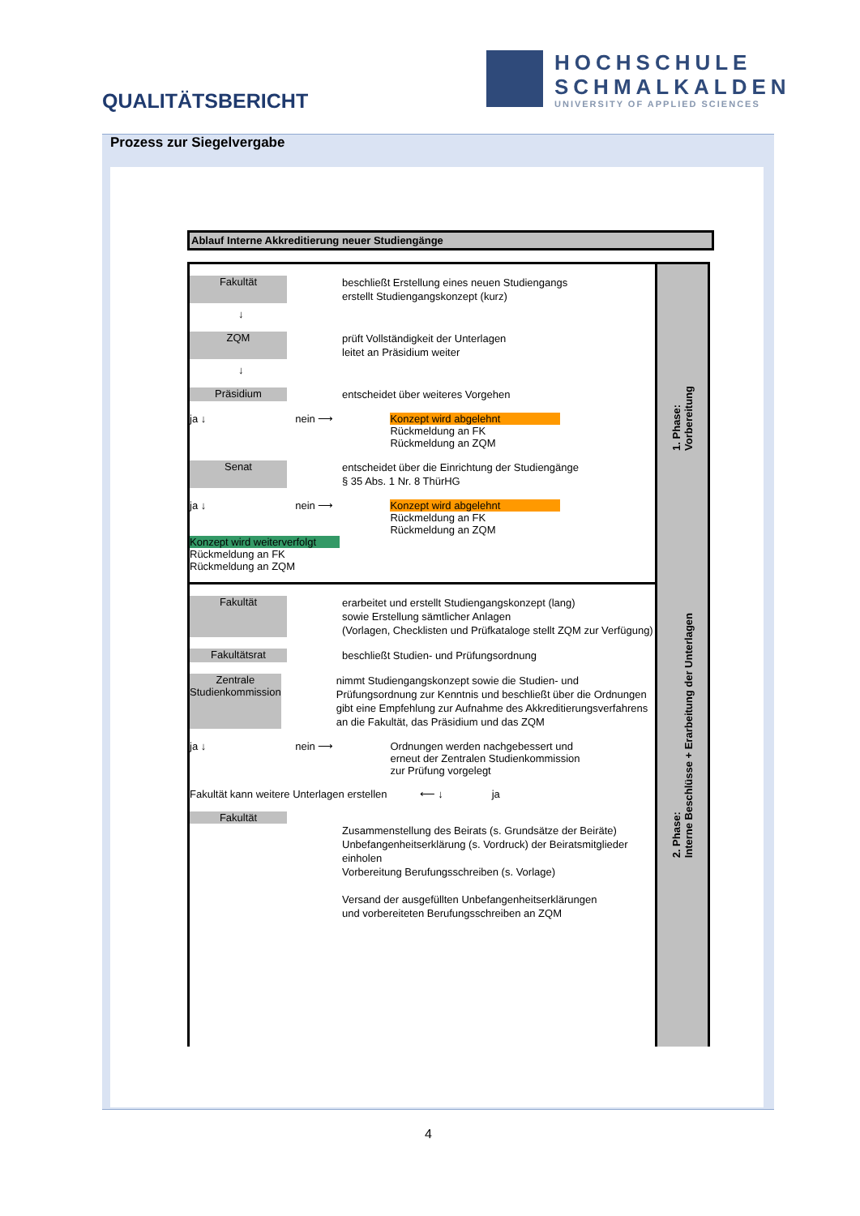QUALITÄTSBERICHT
HOCHSCHULE
SCHMALKALDEN
UNIVERSITY OF APPLIED SCIENCES
Prozess zur Siegelvergabe
Ablauf Interne Akkreditierung neuer Studiengänge
Fakultät
beschließt Erstellung eines neuen Studiengangs
erstellt Studiengangskonzept (kurz)
↓
ZQM
prüft Vollständigkeit der Unterlagen
leitet an Präsidium weiter
↓
Präsidium
entscheidet über weiteres Vorgehen
ja ↓ nein ⟶ Konzept wird abgelehnt
Rückmeldung an FK
Rückmeldung an ZQM
Senat
entscheidet über die Einrichtung der Studiengänge
§ 35 Abs. 1 Nr. 8 ThürHG
ja ↓ nein ⟶ Konzept wird abgelehnt
Rückmeldung an FK
Rückmeldung an ZQM
Konzept wird weiterverfolgt
Rückmeldung an FK
Rückmeldung an ZQM
Fakultät
erarbeitet und erstellt Studiengangskonzept (lang)
sowie Erstellung sämtlicher Anlagen
(Vorlagen, Checklisten und Prüfkataloge stellt ZQM zur Verfügung)
Fakultätsrat
beschließt Studien- und Prüfungsordnung
Zentrale Studienkommission
nimmt Studiengangskonzept sowie die Studien- und Prüfungsordnung zur Kenntnis und beschließt über die Ordnungen
gibt eine Empfehlung zur Aufnahme des Akkreditierungsverfahrens an die Fakultät, das Präsidium und das ZQM
ja ↓ nein ⟶ Ordnungen werden nachgebessert und
erneut der Zentralen Studienkommission
zur Prüfung vorgelegt
Fakultät kann weitere Unterlagen erstellen ⟵ ↓ ja
Fakultät
Zusammenstellung des Beirats (s. Grundsätze der Beiräte)
Unbefangenheitserklärung (s. Vordruck) der Beiratsmitglieder einholen
Vorbereitung Berufungsschreiben (s. Vorlage)
Versand der ausgefüllten Unbefangenheitserklärungen
und vorbereiteten Berufungsschreiben an ZQM
1. Phase:
Vorbereitung
2. Phase:
Interne Beschlüsse + Erarbeitung der Unterlagen
4